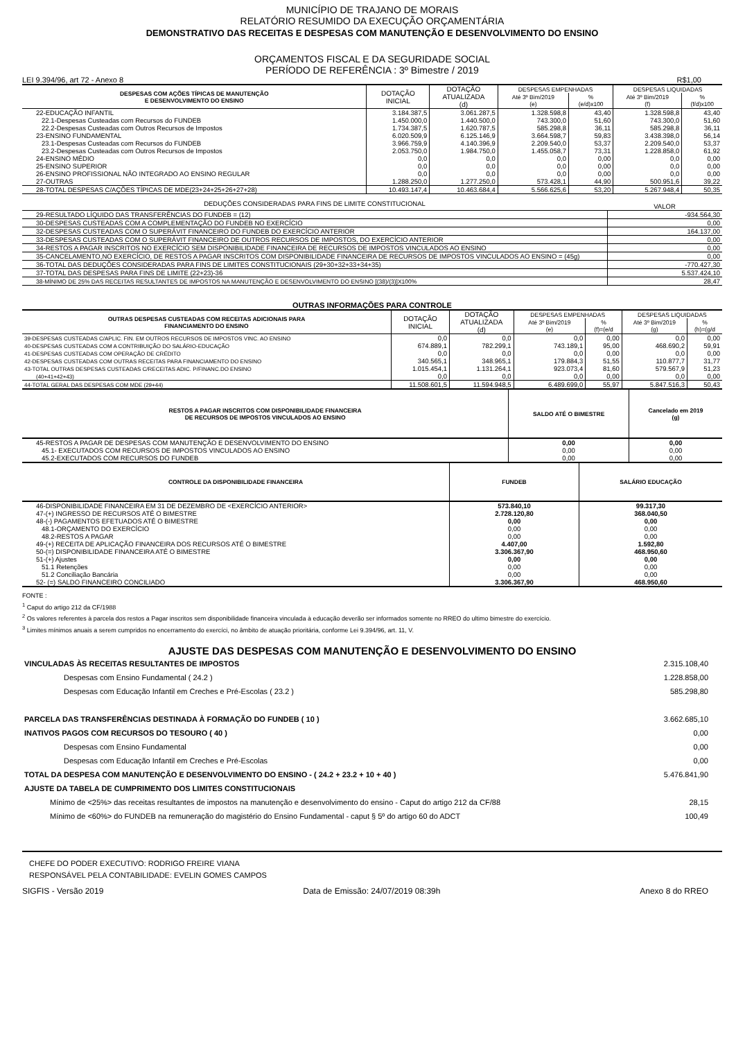MUNICÍPIO DE TRAJANO DE MORAIS
RELATÓRIO RESUMIDO DA EXECUÇÃO ORÇAMENTÁRIA
DEMONSTRATIVO DAS RECEITAS E DESPESAS COM MANUTENÇÃO E DESENVOLVIMENTO DO ENSINO
ORÇAMENTOS FISCAL E DA SEGURIDADE SOCIAL
PERÍODO DE REFERÊNCIA : 3º Bimestre / 2019
LEI 9.394/96, art 72 - Anexo 8 R$1,00
| DESPESAS COM AÇÕES TÍPICAS DE MANUTENÇÃO E DESENVOLVIMENTO DO ENSINO | DOTAÇÃO INICIAL | DOTAÇÃO ATUALIZADA (d) | DESPESAS EMPENHADAS | | DESPESAS LIQUIDADAS | |
| --- | --- | --- | --- | --- | --- | --- |
| | | | Até 3º Bim/2019 (e) | % (e/d)x100 | Até 3º Bim/2019 (f) | % (f/d)x100 |
| 22-EDUCAÇÃO INFANTIL | 3.184.387,5 | 3.061.287,5 | 1.328.598,8 | 43,40 | 1.328.598,8 | 43,40 |
| 22.1-Despesas Custeadas com Recursos do FUNDEB | 1.450.000,0 | 1.440.500,0 | 743.300,0 | 51,60 | 743.300,0 | 51,60 |
| 22.2-Despesas Custeadas com Outros Recursos de Impostos | 1.734.387,5 | 1.620.787,5 | 585.298,8 | 36,11 | 585.298,8 | 36,11 |
| 23-ENSINO FUNDAMENTAL | 6.020.509,9 | 6.125.146,9 | 3.664.598,7 | 59,83 | 3.438.398,0 | 56,14 |
| 23.1-Despesas Custeadas com Recursos do FUNDEB | 3.966.759,9 | 4.140.396,9 | 2.209.540,0 | 53,37 | 2.209.540,0 | 53,37 |
| 23.2-Despesas Custeadas com Outros Recursos de Impostos | 2.053.750,0 | 1.984.750,0 | 1.455.058,7 | 73,31 | 1.228.858,0 | 61,92 |
| 24-ENSINO MÉDIO | 0,0 | 0,0 | 0,0 | 0,00 | 0,0 | 0,00 |
| 25-ENSINO SUPERIOR | 0,0 | 0,0 | 0,0 | 0,00 | 0,0 | 0,00 |
| 26-ENSINO PROFISSIONAL NÃO INTEGRADO AO ENSINO REGULAR | 0,0 | 0,0 | 0,0 | 0,00 | 0,0 | 0,00 |
| 27-OUTRAS | 1.288.250,0 | 1.277.250,0 | 573.428,1 | 44,90 | 500.951,6 | 39,22 |
| 28-TOTAL DESPESAS C/AÇÕES TÍPICAS DE MDE(23+24+25+26+27+28) | 10.493.147,4 | 10.463.684,4 | 5.566.625,6 | 53,20 | 5.267.948,4 | 50,35 |
| DEDUÇÕES CONSIDERADAS PARA FINS DE LIMITE CONSTITUCIONAL | VALOR |
| 29-RESULTADO LÍQUIDO DAS TRANSFERÊNCIAS DO FUNDEB = (12) | -934.564,30 |
| 30-DESPESAS CUSTEADAS COM A COMPLEMENTAÇÃO DO FUNDEB NO EXERCÍCIO | 0,00 |
| 32-DESPESAS CUSTEADAS COM O SUPERÁVIT FINANCEIRO DO FUNDEB DO EXERCÍCIO ANTERIOR | 164.137,00 |
| 33-DESPESAS CUSTEADAS COM O SUPERÁVIT FINANCEIRO DE OUTROS RECURSOS DE IMPOSTOS, DO EXERCÍCIO ANTERIOR | 0,00 |
| 34-RESTOS A PAGAR INSCRITOS NO EXERCÍCIO SEM DISPONIBILIDADE FINANCEIRA DE RECURSOS DE IMPOSTOS VINCULADOS AO ENSINO | 0,00 |
| 35-CANCELAMENTO,NO EXERCÍCIO, DE RESTOS A PAGAR INSCRITOS COM DISPONIBILIDADE FINANCEIRA DE RECURSOS DE IMPOSTOS VINCULADOS AO ENSINO = (45g) | 0,00 |
| 36-TOTAL DAS DEDUÇÕES CONSIDERADAS PARA FINS DE LIMITES CONSTITUCIONAIS (29+30+32+33+34+35) | -770.427,30 |
| 37-TOTAL DAS DESPESAS PARA FINS DE LIMITE (22+23)-36 | 5.537.424,10 |
| 38-MÍNIMO DE 25% DAS RECEITAS RESULTANTES DE IMPOSTOS NA MANUTENÇÃO E DESENVOLVIMENTO DO ENSINO [(38)/(3)]X100% | 28,47 |
OUTRAS INFORMAÇÕES PARA CONTROLE
| OUTRAS DESPESAS CUSTEADAS COM RECEITAS ADICIONAIS PARA FINANCIAMENTO DO ENSINO | DOTAÇÃO INICIAL | DOTAÇÃO ATUALIZADA (d) | DESPESAS EMPENHADAS | | DESPESAS LIQUIDADAS | |
| --- | --- | --- | --- | --- | --- | --- |
| | | | Até 3º Bim/2019 (e) | % (f)=(e/d | Até 3º Bim/2019 (g) | % (h)=(g/d |
| 39-DESPESAS CUSTEADAS C/APLIC. FIN. EM OUTROS RECURSOS DE IMPOSTOS VINC. AO ENSINO | 0,0 | 0,0 | 0,0 | 0,00 | 0,0 | 0,00 |
| 40-DESPESAS CUSTEADAS COM A CONTRIBUIÇÃO DO SALÁRIO-EDUCAÇÃO | 674.889,1 | 782.299,1 | 743.189,1 | 95,00 | 468.690,2 | 59,91 |
| 41-DESPESAS CUSTEADAS COM OPERAÇÃO DE CRÉDITO | 0,0 | 0,0 | 0,0 | 0,00 | 0,0 | 0,00 |
| 42-DESPESAS CUSTEADAS COM OUTRAS RECEITAS PARA FINANCIAMENTO DO ENSINO | 340.565,1 | 348.965,1 | 179.884,3 | 51,55 | 110.877,7 | 31,77 |
| 43-TOTAL OUTRAS DESPESAS CUSTEADAS C/RECEITAS ADIC. P/FINANC.DO ENSINO | 1.015.454,1 | 1.131.264,1 | 923.073,4 | 81,60 | 579.567,9 | 51,23 |
| (40+41+42+43) | 0,0 | 0,0 | 0,0 | 0,00 | 0,0 | 0,00 |
| 44-TOTAL GERAL DAS DESPESAS COM MDE (29+44) | 11.508.601,5 | 11.594.948,5 | 6.489.699,0 | 55,97 | 5.847.516,3 | 50,43 |
| RESTOS A PAGAR INSCRITOS COM DISPONIBILIDADE FINANCEIRA DE RECURSOS DE IMPOSTOS VINCULADOS AO ENSINO | SALDO ATÉ O BIMESTRE | Cancelado em 2019 (g) |
| --- | --- | --- |
| 45-RESTOS A PAGAR DE DESPESAS COM MANUTENÇÃO E DESENVOLVIMENTO DO ENSINO | 0,00 | 0,00 |
| 45.1- EXECUTADOS COM RECURSOS DE IMPOSTOS VINCULADOS AO ENSINO | 0,00 | 0,00 |
| 45.2-EXECUTADOS COM RECURSOS DO FUNDEB | 0,00 | 0,00 |
| CONTROLE DA DISPONIBILIDADE FINANCEIRA | FUNDEB | SALÁRIO EDUCAÇÃO |
| --- | --- | --- |
| 46-DISPONIBILIDADE FINANCEIRA EM 31 DE DEZEMBRO DE <EXERCÍCIO ANTERIOR> | 573.840,10 | 99.317,30 |
| 47-(+) INGRESSO DE RECURSOS ATÉ O BIMESTRE | 2.728.120,80 | 368.040,50 |
| 48-(-) PAGAMENTOS EFETUADOS ATÉ O BIMESTRE | 0,00 | 0,00 |
| 48.1-ORÇAMENTO DO EXERCÍCIO | 0,00 | 0,00 |
| 48.2-RESTOS A PAGAR | 0,00 | 0,00 |
| 49-(+) RECEITA DE APLICAÇÃO FINANCEIRA DOS RECURSOS ATÉ O BIMESTRE | 4.407,00 | 1.592,80 |
| 50-(=) DISPONIBILIDADE FINANCEIRA ATÉ O BIMESTRE | 3.306.367,90 | 468.950,60 |
| 51-(+) Ajustes | 0,00 | 0,00 |
| 51.1 Retenções | 0,00 | 0,00 |
| 51.2 Conciliação Bancária | 0,00 | 0,00 |
| 52- (=) SALDO FINANCEIRO CONCILIADO | 3.306.367,90 | 468.950,60 |
FONTE :
<sup>1</sup> Caput do artigo 212 da CF/1988
<sup>2</sup> Os valores referentes à parcela dos restos a Pagar inscritos sem disponibilidade financeira vinculada à educação deverão ser informados somente no RREO do ultimo bimestre do exercício.
<sup>3</sup> Limites mínimos anuais a serem cumpridos no encerramento do exercíci, no âmbito de atuação prioritária, conforme Lei 9.394/96, art. 11, V.
AJUSTE DAS DESPESAS COM MANUTENÇÃO E DESENVOLVIMENTO DO ENSINO
| VINCULADAS ÀS RECEITAS RESULTANTES DE IMPOSTOS | 2.315.108,40 |
| Despesas com Ensino Fundamental ( 24.2 ) | 1.228.858,00 |
| Despesas com Educação Infantil em Creches e Pré-Escolas ( 23.2 ) | 585.298,80 |
| PARCELA DAS TRANSFERÊNCIAS DESTINADA À FORMAÇÃO DO FUNDEB ( 10 ) | 3.662.685,10 |
| INATIVOS PAGOS COM RECURSOS DO TESOURO ( 40 ) | 0,00 |
| Despesas com Ensino Fundamental | 0,00 |
| Despesas com Educação Infantil em Creches e Pré-Escolas | 0,00 |
| TOTAL DA DESPESA COM MANUTENÇÃO E DESENVOLVIMENTO DO ENSINO - ( 24.2 + 23.2 + 10 + 40 ) | 5.476.841,90 |
| AJUSTE DA TABELA DE CUMPRIMENTO DOS LIMITES CONSTITUCIONAIS | |
| Mínimo de <25%> das receitas resultantes de impostos na manutenção e desenvolvimento do ensino - Caput do artigo 212 da CF/88 | 28,15 |
| Mínimo de <60%> do FUNDEB na remuneração do magistério do Ensino Fundamental - caput § 5º do artigo 60 do ADCT | 100,49 |
CHEFE DO PODER EXECUTIVO: RODRIGO FREIRE VIANA
RESPONSÁVEL PELA CONTABILIDADE: EVELIN GOMES CAMPOS
SIGFIS - Versão 2019 Data de Emissão: 24/07/2019 08:39h Anexo 8 do RREO